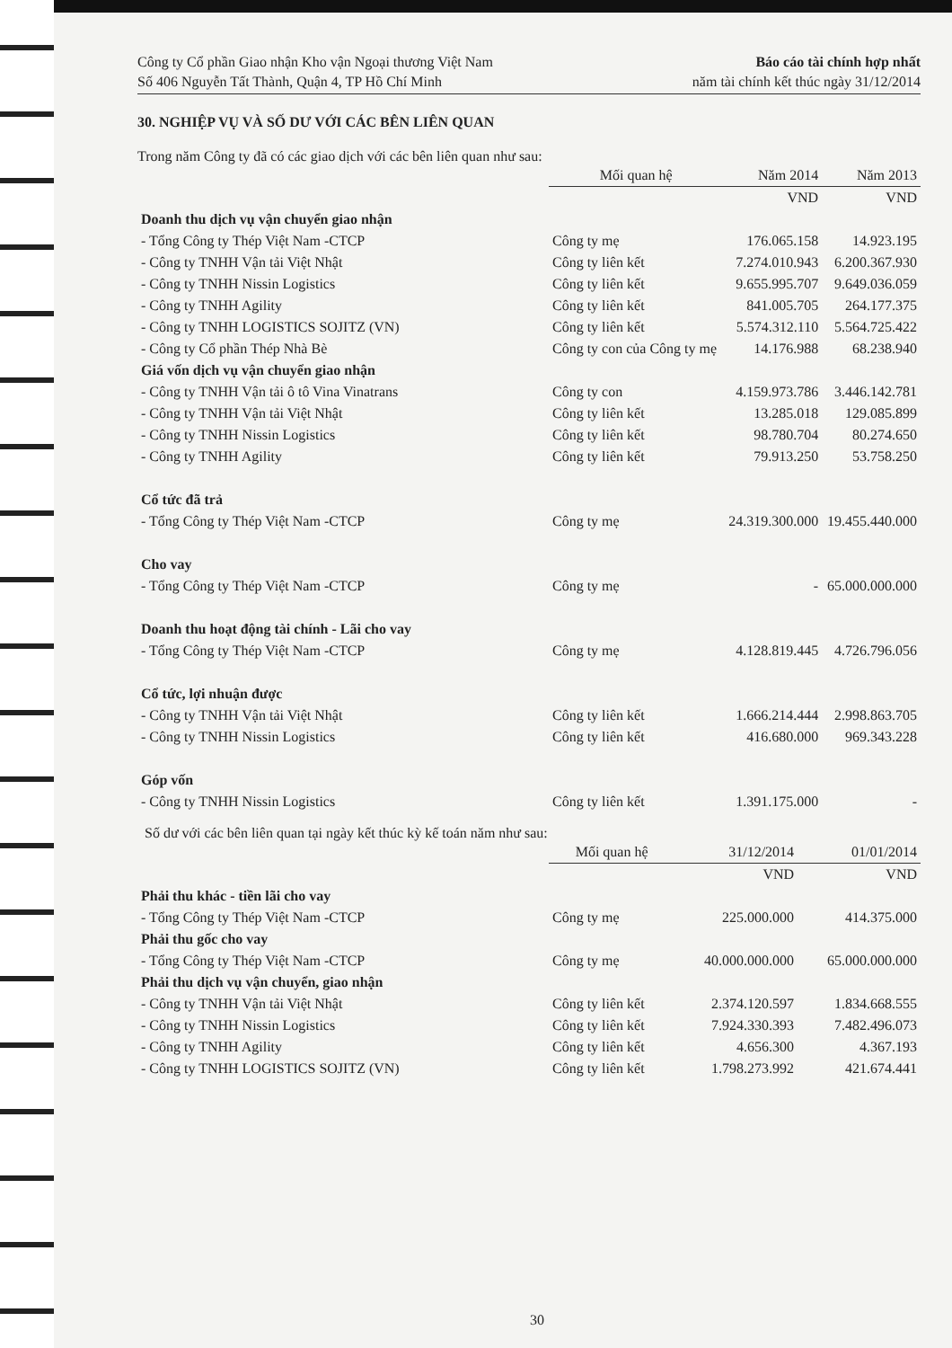Công ty Cổ phần Giao nhận Kho vận Ngoại thương Việt Nam
Số 406 Nguyễn Tất Thành, Quận 4, TP Hồ Chí Minh
Báo cáo tài chính hợp nhất
năm tài chính kết thúc ngày 31/12/2014
30. NGHIỆP VỤ VÀ SỐ DƯ VỚI CÁC BÊN LIÊN QUAN
Trong năm Công ty đã có các giao dịch với các bên liên quan như sau:
| | Mối quan hệ | Năm 2014 | Năm 2013 |
| --- | --- | --- | --- |
| | | VND | VND |
| Doanh thu dịch vụ vận chuyển giao nhận | | | |
| - Tổng Công ty Thép Việt Nam -CTCP | Công ty mẹ | 176.065.158 | 14.923.195 |
| - Công ty TNHH Vận tải Việt Nhật | Công ty liên kết | 7.274.010.943 | 6.200.367.930 |
| - Công ty TNHH Nissin Logistics | Công ty liên kết | 9.655.995.707 | 9.649.036.059 |
| - Công ty TNHH Agility | Công ty liên kết | 841.005.705 | 264.177.375 |
| - Công ty TNHH LOGISTICS SOJITZ (VN) | Công ty liên kết | 5.574.312.110 | 5.564.725.422 |
| - Công ty Cổ phần Thép Nhà Bè | Công ty con của Công ty mẹ | 14.176.988 | 68.238.940 |
| Giá vốn dịch vụ vận chuyển giao nhận | | | |
| - Công ty TNHH Vận tải ô tô Vina Vinatrans | Công ty con | 4.159.973.786 | 3.446.142.781 |
| - Công ty TNHH Vận tải Việt Nhật | Công ty liên kết | 13.285.018 | 129.085.899 |
| - Công ty TNHH Nissin Logistics | Công ty liên kết | 98.780.704 | 80.274.650 |
| - Công ty TNHH Agility | Công ty liên kết | 79.913.250 | 53.758.250 |
| Cổ tức đã trả | | | |
| - Tổng Công ty Thép Việt Nam -CTCP | Công ty mẹ | 24.319.300.000 | 19.455.440.000 |
| Cho vay | | | |
| - Tổng Công ty Thép Việt Nam -CTCP | Công ty mẹ | - | 65.000.000.000 |
| Doanh thu hoạt động tài chính - Lãi cho vay | | | |
| - Tổng Công ty Thép Việt Nam -CTCP | Công ty mẹ | 4.128.819.445 | 4.726.796.056 |
| Cổ tức, lợi nhuận được | | | |
| - Công ty TNHH Vận tải Việt Nhật | Công ty liên kết | 1.666.214.444 | 2.998.863.705 |
| - Công ty TNHH Nissin Logistics | Công ty liên kết | 416.680.000 | 969.343.228 |
| Góp vốn | | | |
| - Công ty TNHH Nissin Logistics | Công ty liên kết | 1.391.175.000 | - |
Số dư với các bên liên quan tại ngày kết thúc kỳ kế toán năm như sau:
| | Mối quan hệ | 31/12/2014 | 01/01/2014 |
| --- | --- | --- | --- |
| | | VND | VND |
| Phải thu khác - tiền lãi cho vay | | | |
| - Tổng Công ty Thép Việt Nam -CTCP | Công ty mẹ | 225.000.000 | 414.375.000 |
| Phải thu gốc cho vay | | | |
| - Tổng Công ty Thép Việt Nam -CTCP | Công ty mẹ | 40.000.000.000 | 65.000.000.000 |
| Phải thu dịch vụ vận chuyển, giao nhận | | | |
| - Công ty TNHH Vận tải Việt Nhật | Công ty liên kết | 2.374.120.597 | 1.834.668.555 |
| - Công ty TNHH Nissin Logistics | Công ty liên kết | 7.924.330.393 | 7.482.496.073 |
| - Công ty TNHH Agility | Công ty liên kết | 4.656.300 | 4.367.193 |
| - Công ty TNHH LOGISTICS SOJITZ (VN) | Công ty liên kết | 1.798.273.992 | 421.674.441 |
30